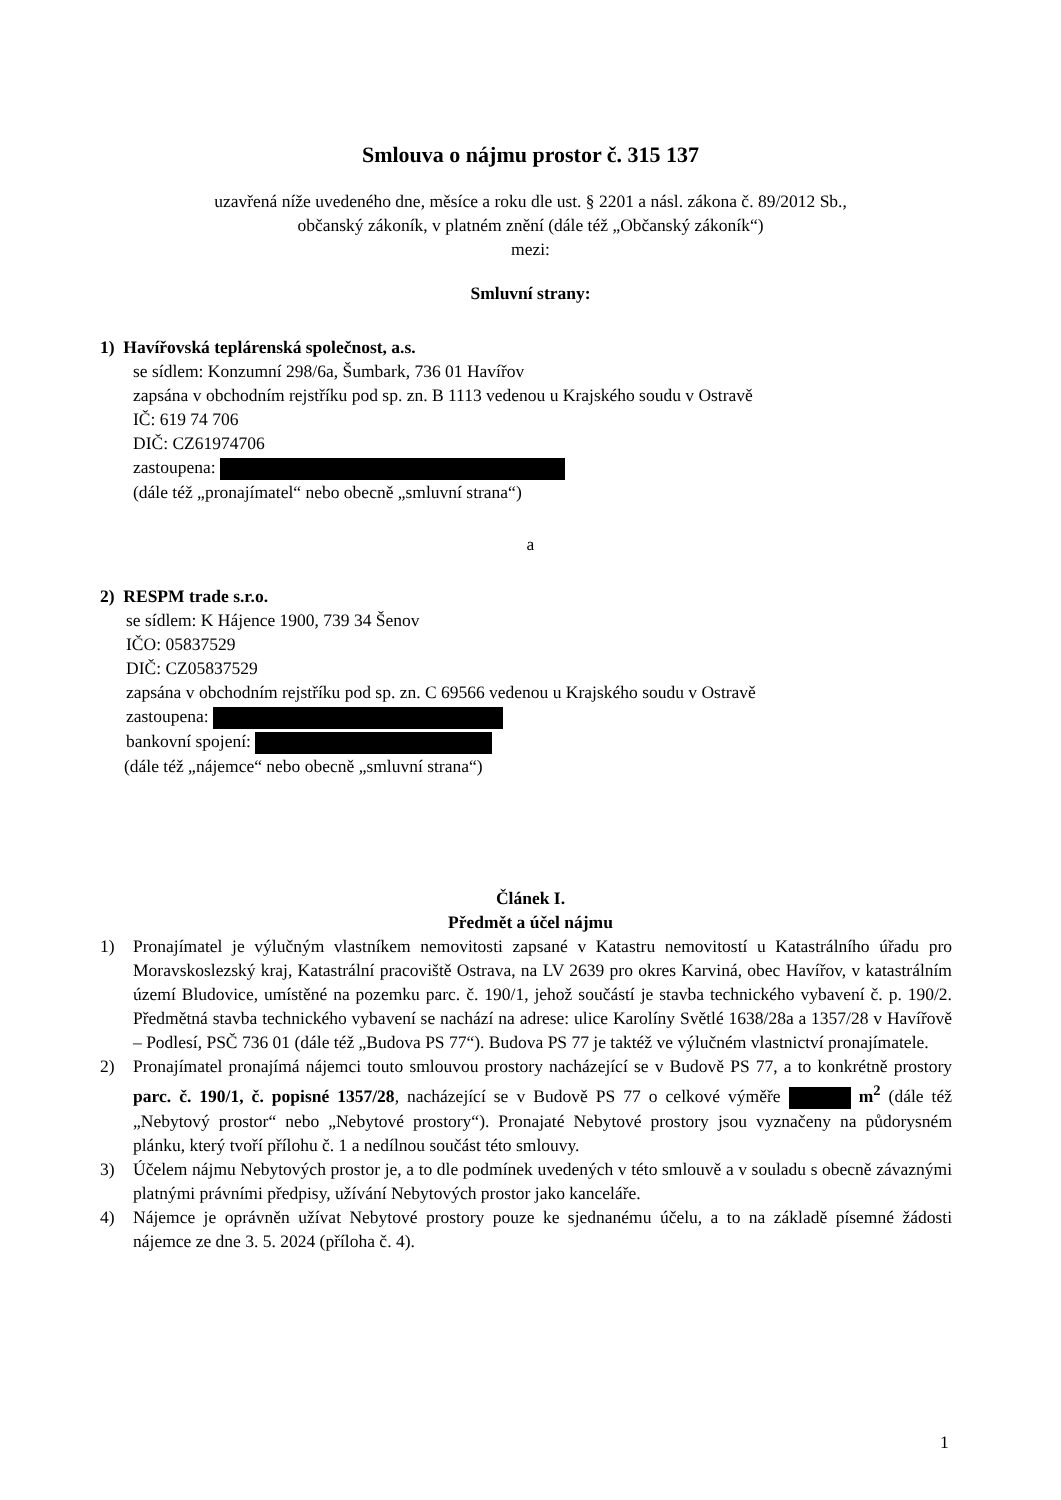Smlouva o nájmu prostor č. 315 137
uzavřená níže uvedeného dne, měsíce a roku dle ust. § 2201 a násl. zákona č. 89/2012 Sb.,
občanský zákoník, v platném znění (dále též „Občanský zákoník“)
mezi:
Smluvní strany:
1) Havířovská teplárenská společnost, a.s.
se sídlem: Konzumní 298/6a, Šumbark, 736 01 Havířov
zapsána v obchodním rejstříku pod sp. zn. B 1113 vedenou u Krajského soudu v Ostravě
IČ: 619 74 706
DIČ: CZ61974706
zastoupena:
(dále též „pronajímatel“ nebo obecně „smluvní strana“)
a
2) RESPM trade s.r.o.
se sídlem: K Hájence 1900, 739 34 Šenov
IČO: 05837529
DIČ: CZ05837529
zapsána v obchodním rejstříku pod sp. zn. C 69566 vedenou u Krajského soudu v Ostravě
zastoupena:
bankovní spojení:
(dále též „nájemce“ nebo obecně „smluvní strana“)
Článek I.
Předmět a účel nájmu
1) Pronajímatel je výlučným vlastníkem nemovitosti zapsané v Katastru nemovitostí u Katastrálního úřadu pro Moravskoslezský kraj, Katastrální pracoviště Ostrava, na LV 2639 pro okres Karviná, obec Havířov, v katastrálním území Bludovice, umístěné na pozemku parc. č. 190/1, jehož součástí je stavba technického vybavení č. p. 190/2. Předmětná stavba technického vybavení se nachází na adrese: ulice Karolíny Světlé 1638/28a a 1357/28 v Havířově – Podlesí, PSČ 736 01 (dále též „Budova PS 77“). Budova PS 77 je taktéž ve výlučném vlastnictví pronajímatele.
2) Pronajímatel pronajímá nájemci touto smlouvou prostory nacházející se v Budově PS 77, a to konkrétně prostory parc. č. 190/1, č. popisné 1357/28, nacházející se v Budově PS 77 o celkové výměře m<sup>2</sup> (dále též „Nebytový prostor“ nebo „Nebytové prostory“). Pronajaté Nebytové prostory jsou vyznačeny na půdorysném plánku, který tvoří přílohu č. 1 a nedílnou součást této smlouvy.
3) Účelem nájmu Nebytových prostor je, a to dle podmínek uvedených v této smlouvě a v souladu s obecně závaznými platnými právními předpisy, užívání Nebytových prostor jako kanceláře.
4) Nájemce je oprávněn užívat Nebytové prostory pouze ke sjednanému účelu, a to na základě písemné žádosti nájemce ze dne 3. 5. 2024 (příloha č. 4).
1